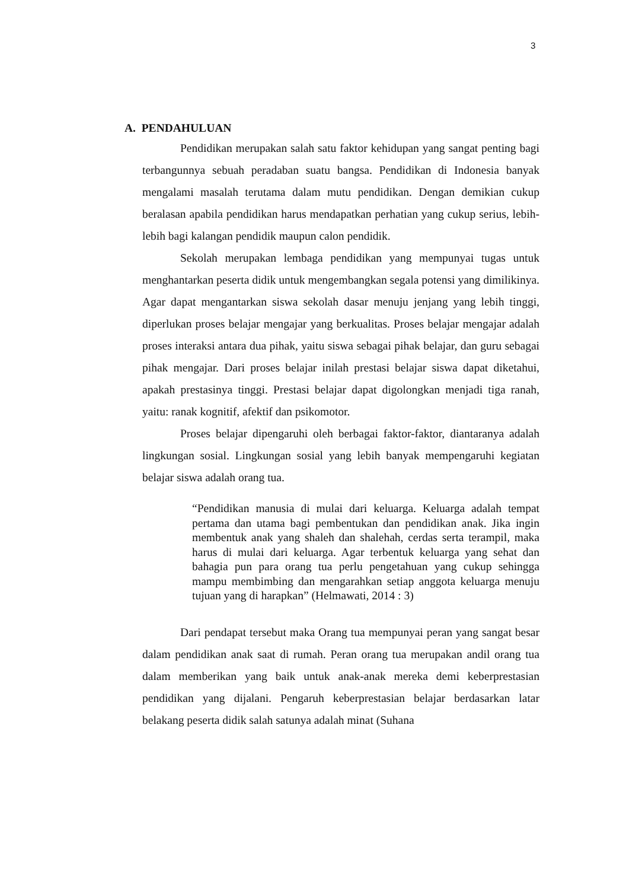3
A. PENDAHULUAN
Pendidikan merupakan salah satu faktor kehidupan yang sangat penting bagi terbangunnya sebuah peradaban suatu bangsa. Pendidikan di Indonesia banyak mengalami masalah terutama dalam mutu pendidikan. Dengan demikian cukup beralasan apabila pendidikan harus mendapatkan perhatian yang cukup serius, lebih-lebih bagi kalangan pendidik maupun calon pendidik.
Sekolah merupakan lembaga pendidikan yang mempunyai tugas untuk menghantarkan peserta didik untuk mengembangkan segala potensi yang dimilikinya. Agar dapat mengantarkan siswa sekolah dasar menuju jenjang yang lebih tinggi, diperlukan proses belajar mengajar yang berkualitas. Proses belajar mengajar adalah proses interaksi antara dua pihak, yaitu siswa sebagai pihak belajar, dan guru sebagai pihak mengajar. Dari proses belajar inilah prestasi belajar siswa dapat diketahui, apakah prestasinya tinggi. Prestasi belajar dapat digolongkan menjadi tiga ranah, yaitu: ranak kognitif, afektif dan psikomotor.
Proses belajar dipengaruhi oleh berbagai faktor-faktor, diantaranya adalah lingkungan sosial. Lingkungan sosial yang lebih banyak mempengaruhi kegiatan belajar siswa adalah orang tua.
“Pendidikan manusia di mulai dari keluarga. Keluarga adalah tempat pertama dan utama bagi pembentukan dan pendidikan anak. Jika ingin membentuk anak yang shaleh dan shalehah, cerdas serta terampil, maka harus di mulai dari keluarga. Agar terbentuk keluarga yang sehat dan bahagia pun para orang tua perlu pengetahuan yang cukup sehingga mampu membimbing dan mengarahkan setiap anggota keluarga menuju tujuan yang di harapkan” (Helmawati, 2014 : 3)
Dari pendapat tersebut maka Orang tua mempunyai peran yang sangat besar dalam pendidikan anak saat di rumah. Peran orang tua merupakan andil orang tua dalam memberikan yang baik untuk anak-anak mereka demi keberprestasian pendidikan yang dijalani. Pengaruh keberprestasian belajar berdasarkan latar belakang peserta didik salah satunya adalah minat (Suhana